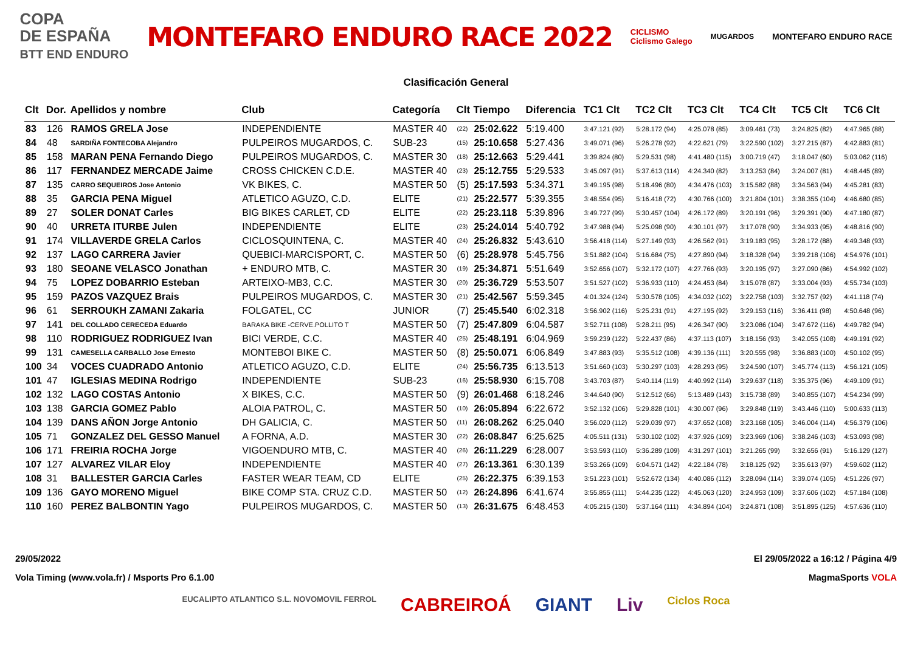COPA
DE ESPAÑA
BTT END ENDURO
MONTEFARO ENDURO RACE 2022
CICLISMO
Ciclismo Galego
MUGARDOS
MONTEFARO ENDURO RACE
Clasificación General
| Clt | Dor. | Apellidos y nombre | Club | Categoría | Clt | Tiempo | Diferencia | TC1 Clt | TC2 Clt | TC3 Clt | TC4 Clt | TC5 Clt | TC6 Clt |
| --- | --- | --- | --- | --- | --- | --- | --- | --- | --- | --- | --- | --- | --- |
| 83 | 126 | RAMOS GRELA Jose | INDEPENDIENTE | MASTER 40 | (22) | 25:02.622 | 5:19.400 | 3:47.121 (92) | 5:28.172 (94) | 4:25.078 (85) | 3:09.461 (73) | 3:24.825 (82) | 4:47.965 (88) |
| 84 | 48 | SARDIÑA FONTECOBA Alejandro | PULPEIROS MUGARDOS, C. | SUB-23 | (15) | 25:10.658 | 5:27.436 | 3:49.071 (96) | 5:26.278 (92) | 4:22.621 (79) | 3:22.590 (102) | 3:27.215 (87) | 4:42.883 (81) |
| 85 | 158 | MARAN PENA Fernando Diego | PULPEIROS MUGARDOS, C. | MASTER 30 | (18) | 25:12.663 | 5:29.441 | 3:39.824 (80) | 5:29.531 (98) | 4:41.480 (115) | 3:00.719 (47) | 3:18.047 (60) | 5:03.062 (116) |
| 86 | 117 | FERNANDEZ MERCADE Jaime | CROSS CHICKEN C.D.E. | MASTER 40 | (23) | 25:12.755 | 5:29.533 | 3:45.097 (91) | 5:37.613 (114) | 4:24.340 (82) | 3:13.253 (84) | 3:24.007 (81) | 4:48.445 (89) |
| 87 | 135 | CARRO SEQUEIROS Jose Antonio | VK BIKES, C. | MASTER 50 | (5) | 25:17.593 | 5:34.371 | 3:49.195 (98) | 5:18.496 (80) | 4:34.476 (103) | 3:15.582 (88) | 3:34.563 (94) | 4:45.281 (83) |
| 88 | 35 | GARCIA PENA Miguel | ATLETICO AGUZO, C.D. | ELITE | (21) | 25:22.577 | 5:39.355 | 3:48.554 (95) | 5:16.418 (72) | 4:30.766 (100) | 3:21.804 (101) | 3:38.355 (104) | 4:46.680 (85) |
| 89 | 27 | SOLER DONAT Carles | BIG BIKES CARLET, CD | ELITE | (22) | 25:23.118 | 5:39.896 | 3:49.727 (99) | 5:30.457 (104) | 4:26.172 (89) | 3:20.191 (96) | 3:29.391 (90) | 4:47.180 (87) |
| 90 | 40 | URRETA ITURBE Julen | INDEPENDIENTE | ELITE | (23) | 25:24.014 | 5:40.792 | 3:47.988 (94) | 5:25.098 (90) | 4:30.101 (97) | 3:17.078 (90) | 3:34.933 (95) | 4:48.816 (90) |
| 91 | 174 | VILLAVERDE GRELA Carlos | CICLOSQUINTENA, C. | MASTER 40 | (24) | 25:26.832 | 5:43.610 | 3:56.418 (114) | 5:27.149 (93) | 4:26.562 (91) | 3:19.183 (95) | 3:28.172 (88) | 4:49.348 (93) |
| 92 | 137 | LAGO CARRERA Javier | QUEBICI-MARCISPORT, C. | MASTER 50 | (6) | 25:28.978 | 5:45.756 | 3:51.882 (104) | 5:16.684 (75) | 4:27.890 (94) | 3:18.328 (94) | 3:39.218 (106) | 4:54.976 (101) |
| 93 | 180 | SEOANE VELASCO Jonathan | + ENDURO MTB, C. | MASTER 30 | (19) | 25:34.871 | 5:51.649 | 3:52.656 (107) | 5:32.172 (107) | 4:27.766 (93) | 3:20.195 (97) | 3:27.090 (86) | 4:54.992 (102) |
| 94 | 75 | LOPEZ DOBARRIO Esteban | ARTEIXO-MB3, C.C. | MASTER 30 | (20) | 25:36.729 | 5:53.507 | 3:51.527 (102) | 5:36.933 (110) | 4:24.453 (84) | 3:15.078 (87) | 3:33.004 (93) | 4:55.734 (103) |
| 95 | 159 | PAZOS VAZQUEZ Brais | PULPEIROS MUGARDOS, C. | MASTER 30 | (21) | 25:42.567 | 5:59.345 | 4:01.324 (124) | 5:30.578 (105) | 4:34.032 (102) | 3:22.758 (103) | 3:32.757 (92) | 4:41.118 (74) |
| 96 | 61 | SERROUKH ZAMANI Zakaria | FOLGATEL, CC | JUNIOR | (7) | 25:45.540 | 6:02.318 | 3:56.902 (116) | 5:25.231 (91) | 4:27.195 (92) | 3:29.153 (116) | 3:36.411 (98) | 4:50.648 (96) |
| 97 | 141 | DEL COLLADO CERECEDA Eduardo | BARAKA BIKE -CERVE.POLLITO T | MASTER 50 | (7) | 25:47.809 | 6:04.587 | 3:52.711 (108) | 5:28.211 (95) | 4:26.347 (90) | 3:23.086 (104) | 3:47.672 (116) | 4:49.782 (94) |
| 98 | 110 | RODRIGUEZ RODRIGUEZ Ivan | BICI VERDE, C.C. | MASTER 40 | (25) | 25:48.191 | 6:04.969 | 3:59.239 (122) | 5:22.437 (86) | 4:37.113 (107) | 3:18.156 (93) | 3:42.055 (108) | 4:49.191 (92) |
| 99 | 131 | CAMESELLA CARBALLO Jose Ernesto | MONTEBOI BIKE C. | MASTER 50 | (8) | 25:50.071 | 6:06.849 | 3:47.883 (93) | 5:35.512 (108) | 4:39.136 (111) | 3:20.555 (98) | 3:36.883 (100) | 4:50.102 (95) |
| 100 | 34 | VOCES CUADRADO Antonio | ATLETICO AGUZO, C.D. | ELITE | (24) | 25:56.735 | 6:13.513 | 3:51.660 (103) | 5:30.297 (103) | 4:28.293 (95) | 3:24.590 (107) | 3:45.774 (113) | 4:56.121 (105) |
| 101 | 47 | IGLESIAS MEDINA Rodrigo | INDEPENDIENTE | SUB-23 | (16) | 25:58.930 | 6:15.708 | 3:43.703 (87) | 5:40.114 (119) | 4:40.992 (114) | 3:29.637 (118) | 3:35.375 (96) | 4:49.109 (91) |
| 102 | 132 | LAGO COSTAS Antonio | X BIKES, C.C. | MASTER 50 | (9) | 26:01.468 | 6:18.246 | 3:44.640 (90) | 5:12.512 (66) | 5:13.489 (143) | 3:15.738 (89) | 3:40.855 (107) | 4:54.234 (99) |
| 103 | 138 | GARCIA GOMEZ Pablo | ALOIA PATROL, C. | MASTER 50 | (10) | 26:05.894 | 6:22.672 | 3:52.132 (106) | 5:29.828 (101) | 4:30.007 (96) | 3:29.848 (119) | 3:43.446 (110) | 5:00.633 (113) |
| 104 | 139 | DANS AÑON Jorge Antonio | DH GALICIA, C. | MASTER 50 | (11) | 26:08.262 | 6:25.040 | 3:56.020 (112) | 5:29.039 (97) | 4:37.652 (108) | 3:23.168 (105) | 3:46.004 (114) | 4:56.379 (106) |
| 105 | 71 | GONZALEZ DEL GESSO Manuel | A FORNA, A.D. | MASTER 30 | (22) | 26:08.847 | 6:25.625 | 4:05.511 (131) | 5:30.102 (102) | 4:37.926 (109) | 3:23.969 (106) | 3:38.246 (103) | 4:53.093 (98) |
| 106 | 171 | FREIRIA ROCHA Jorge | VIGOENDURO MTB, C. | MASTER 40 | (26) | 26:11.229 | 6:28.007 | 3:53.593 (110) | 5:36.289 (109) | 4:31.297 (101) | 3:21.265 (99) | 3:32.656 (91) | 5:16.129 (127) |
| 107 | 127 | ALVAREZ VILAR Eloy | INDEPENDIENTE | MASTER 40 | (27) | 26:13.361 | 6:30.139 | 3:53.266 (109) | 6:04.571 (142) | 4:22.184 (78) | 3:18.125 (92) | 3:35.613 (97) | 4:59.602 (112) |
| 108 | 31 | BALLESTER GARCIA Carles | FASTER WEAR TEAM, CD | ELITE | (25) | 26:22.375 | 6:39.153 | 3:51.223 (101) | 5:52.672 (134) | 4:40.086 (112) | 3:28.094 (114) | 3:39.074 (105) | 4:51.226 (97) |
| 109 | 136 | GAYO MORENO Miguel | BIKE COMP STA. CRUZ C.D. | MASTER 50 | (12) | 26:24.896 | 6:41.674 | 3:55.855 (111) | 5:44.235 (122) | 4:45.063 (120) | 3:24.953 (109) | 3:37.606 (102) | 4:57.184 (108) |
| 110 | 160 | PEREZ BALBONTIN Yago | PULPEIROS MUGARDOS, C. | MASTER 50 | (13) | 26:31.675 | 6:48.453 | 4:05.215 (130) | 5:37.164 (111) | 4:34.894 (104) | 3:24.871 (108) | 3:51.895 (125) | 4:57.636 (110) |
29/05/2022 El 29/05/2022 a 16:12 / Página 4/9
Vola Timing (www.vola.fr) / Msports Pro 6.1.00 MagmaSports VOLA
EUCALIPTO ATLANTICO S.L. NOVOMOVIL FERROL CABREIROÁ GIANT Liv Ciclos Roca